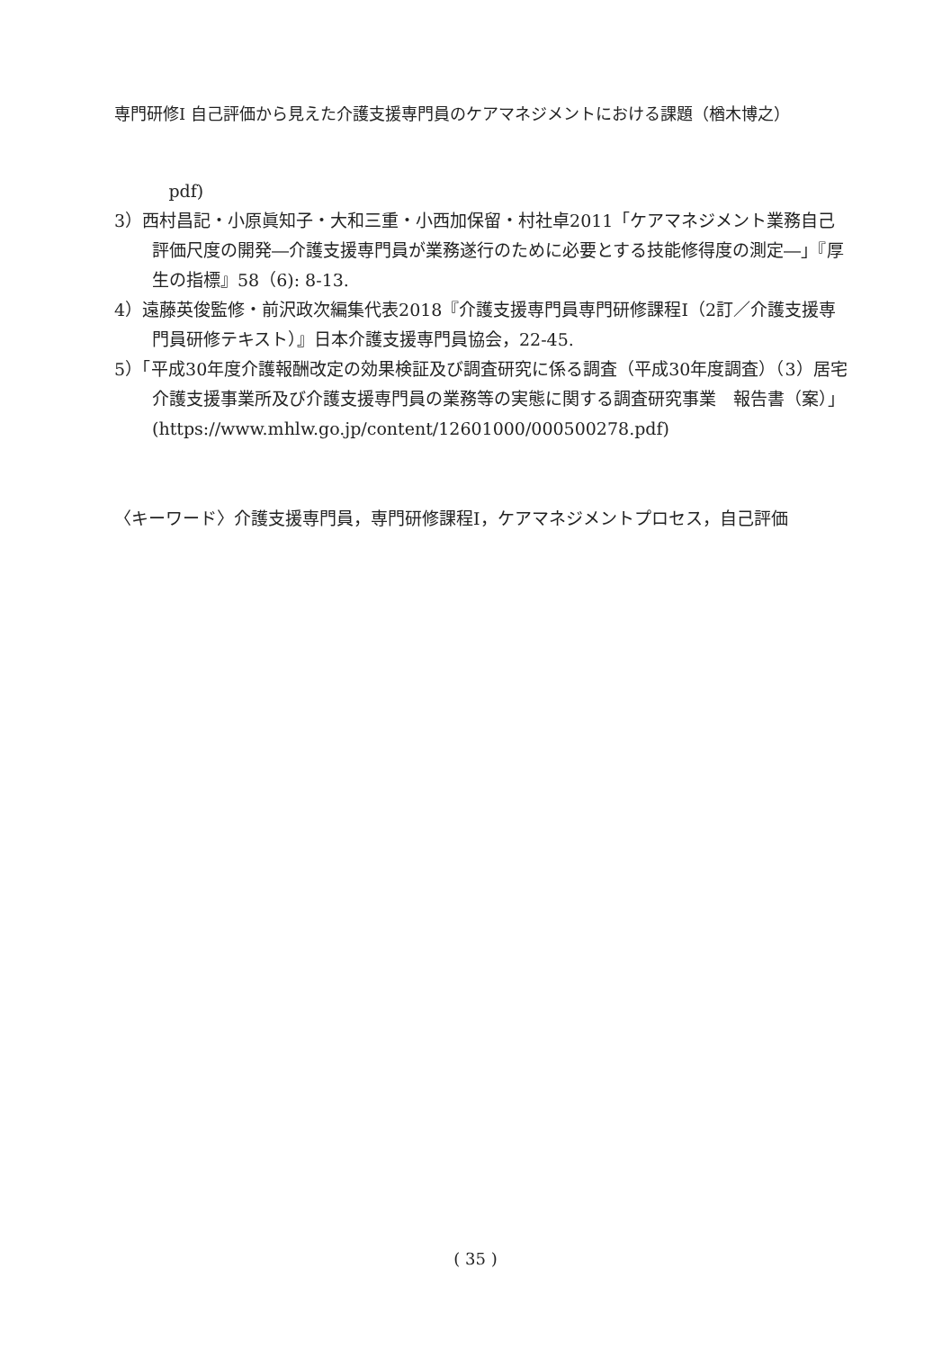専門研修Ⅰ 自己評価から見えた介護支援専門員のケアマネジメントにおける課題（楢木博之）
pdf)
3）西村昌記・小原眞知子・大和三重・小西加保留・村社卓2011「ケアマネジメント業務自己評価尺度の開発―介護支援専門員が業務遂行のために必要とする技能修得度の測定―」『厚生の指標』58（6): 8-13.
4）遠藤英俊監修・前沢政次編集代表2018『介護支援専門員専門研修課程Ⅰ（2訂／介護支援専門員研修テキスト）』日本介護支援専門員協会，22-45.
5）「平成30年度介護報酬改定の効果検証及び調査研究に係る調査（平成30年度調査）（3）居宅介護支援事業所及び介護支援専門員の業務等の実態に関する調査研究事業　報告書（案）」(https://www.mhlw.go.jp/content/12601000/000500278.pdf)
〈キーワード〉介護支援専門員，専門研修課程Ⅰ，ケアマネジメントプロセス，自己評価
( 35 )